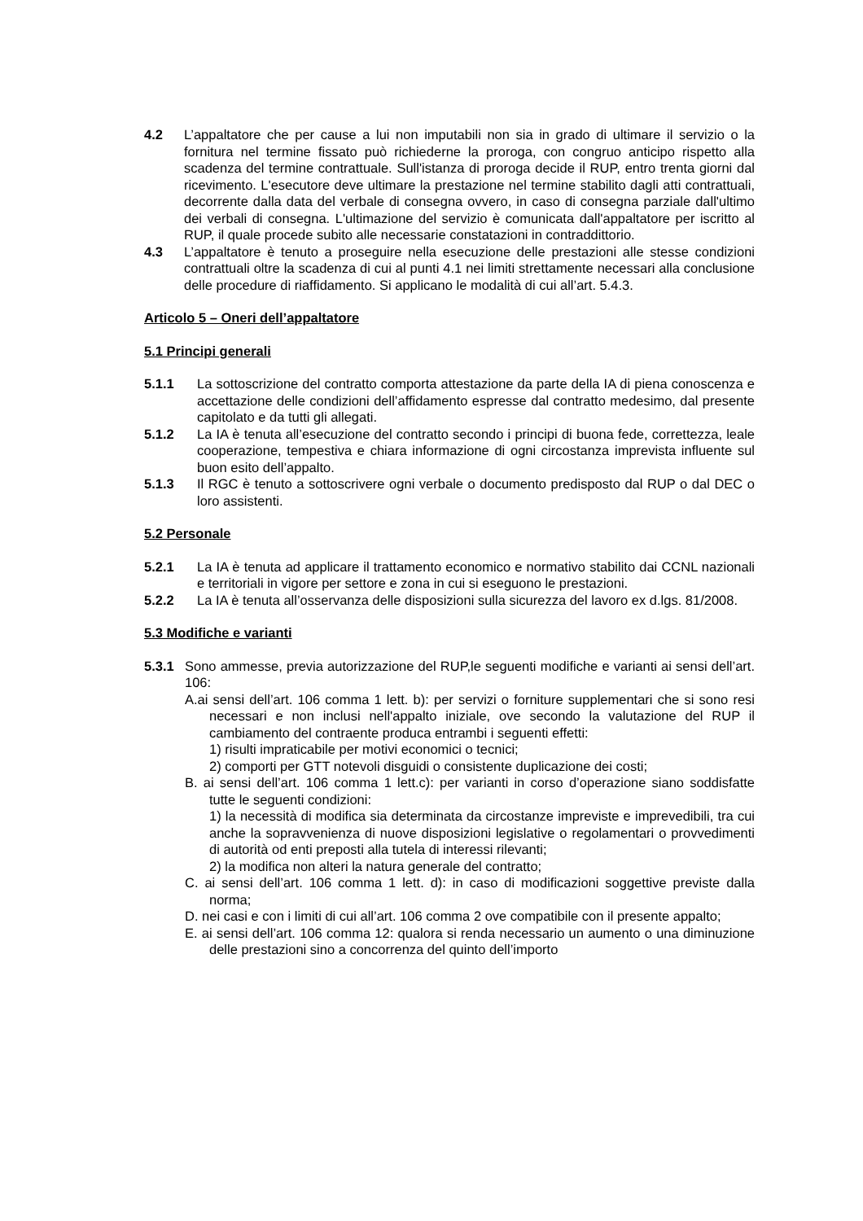4.2 L’appaltatore che per cause a lui non imputabili non sia in grado di ultimare il servizio o la fornitura nel termine fissato può richiederne la proroga, con congruo anticipo rispetto alla scadenza del termine contrattuale. Sull'istanza di proroga decide il RUP, entro trenta giorni dal ricevimento. L'esecutore deve ultimare la prestazione nel termine stabilito dagli atti contrattuali, decorrente dalla data del verbale di consegna ovvero, in caso di consegna parziale dall'ultimo dei verbali di consegna. L'ultimazione del servizio è comunicata dall'appaltatore per iscritto al RUP, il quale procede subito alle necessarie constatazioni in contraddittorio.
4.3 L’appaltatore è tenuto a proseguire nella esecuzione delle prestazioni alle stesse condizioni contrattuali oltre la scadenza di cui al punti 4.1 nei limiti strettamente necessari alla conclusione delle procedure di riaffidamento. Si applicano le modalità di cui all’art. 5.4.3.
Articolo 5 – Oneri dell’appaltatore
5.1 Principi generali
5.1.1 La sottoscrizione del contratto comporta attestazione da parte della IA di piena conoscenza e accettazione delle condizioni dell’affidamento espresse dal contratto medesimo, dal presente capitolato e da tutti gli allegati.
5.1.2 La IA è tenuta all’esecuzione del contratto secondo i principi di buona fede, correttezza, leale cooperazione, tempestiva e chiara informazione di ogni circostanza imprevista influente sul buon esito dell’appalto.
5.1.3 Il RGC è tenuto a sottoscrivere ogni verbale o documento predisposto dal RUP o dal DEC o loro assistenti.
5.2 Personale
5.2.1 La IA è tenuta ad applicare il trattamento economico e normativo stabilito dai CCNL nazionali e territoriali in vigore per settore e zona in cui si eseguono le prestazioni.
5.2.2 La IA è tenuta all’osservanza delle disposizioni sulla sicurezza del lavoro ex d.lgs. 81/2008.
5.3 Modifiche e varianti
5.3.1 Sono ammesse, previa autorizzazione del RUP,le seguenti modifiche e varianti ai sensi dell’art. 106:
A.ai sensi dell’art. 106 comma 1 lett. b): per servizi o forniture supplementari che si sono resi necessari e non inclusi nell'appalto iniziale, ove secondo la valutazione del RUP il cambiamento del contraente produca entrambi i seguenti effetti:
1) risulti impraticabile per motivi economici o tecnici;
2) comporti per GTT notevoli disguidi o consistente duplicazione dei costi;
B. ai sensi dell’art. 106 comma 1 lett.c): per varianti in corso d’operazione siano soddisfatte tutte le seguenti condizioni:
1) la necessità di modifica sia determinata da circostanze impreviste e imprevedibili, tra cui anche la sopravvenienza di nuove disposizioni legislative o regolamentari o provvedimenti di autorità od enti preposti alla tutela di interessi rilevanti;
2) la modifica non alteri la natura generale del contratto;
C. ai sensi dell’art. 106 comma 1 lett. d): in caso di modificazioni soggettive previste dalla norma;
D. nei casi e con i limiti di cui all’art. 106 comma 2 ove compatibile con il presente appalto;
E. ai sensi dell’art. 106 comma 12: qualora si renda necessario un aumento o una diminuzione delle prestazioni sino a concorrenza del quinto dell’importo